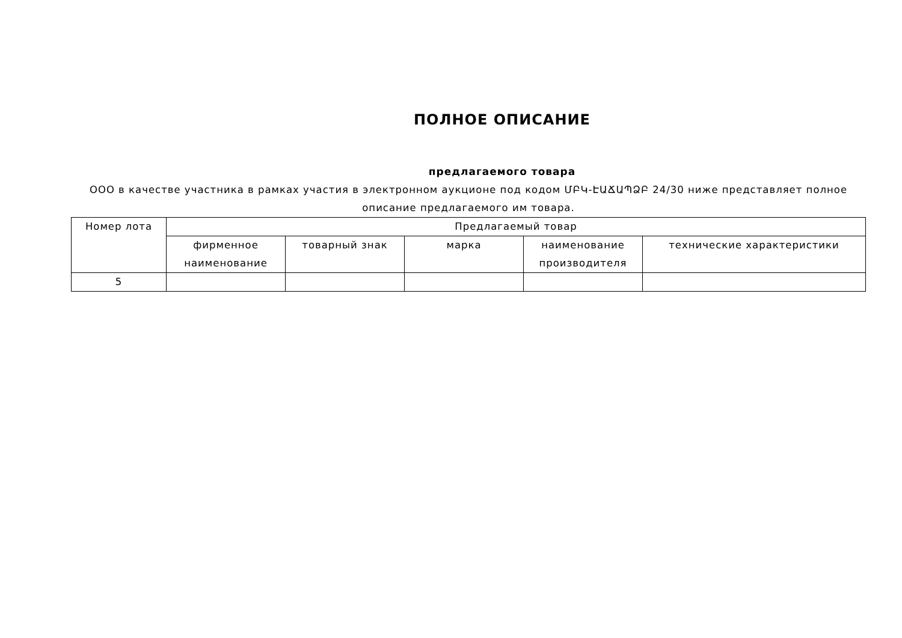ПОЛНОЕ ОПИСАНИЕ
предлагаемого товара
ООО в качестве участника в рамках участия в электронном аукционе под кодом ՄԲԿ-ԷԱՃԱՊՁԲ 24/30 ниже представляет полное описание предлагаемого им товара.
| Номер лота | Предлагаемый товар | | | | |
| --- | --- | --- | --- | --- | --- |
| | фирменное наименование | товарный знак | марка | наименование производителя | технические характеристики |
| 5 | | | | | |